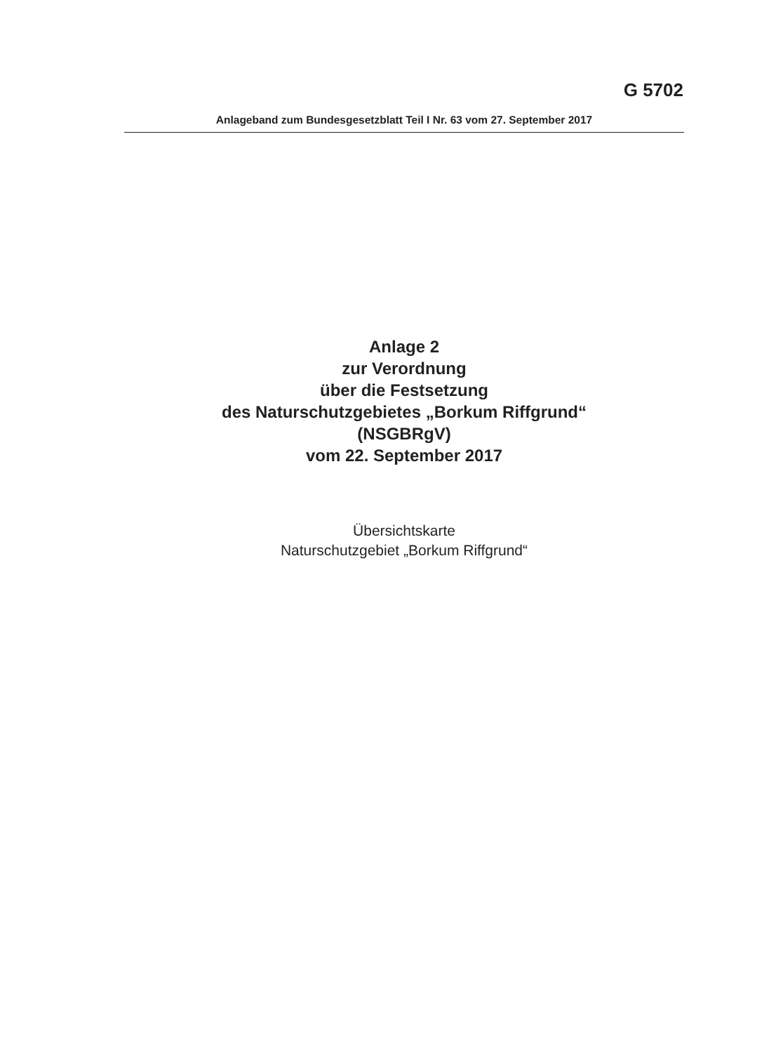G 5702
Anlageband zum Bundesgesetzblatt Teil I Nr. 63 vom 27. September 2017
Anlage 2
zur Verordnung
über die Festsetzung
des Naturschutzgebietes „Borkum Riffgrund“
(NSGBRgV)
vom 22. September 2017
Übersichtskarte
Naturschutzgebiet „Borkum Riffgrund“